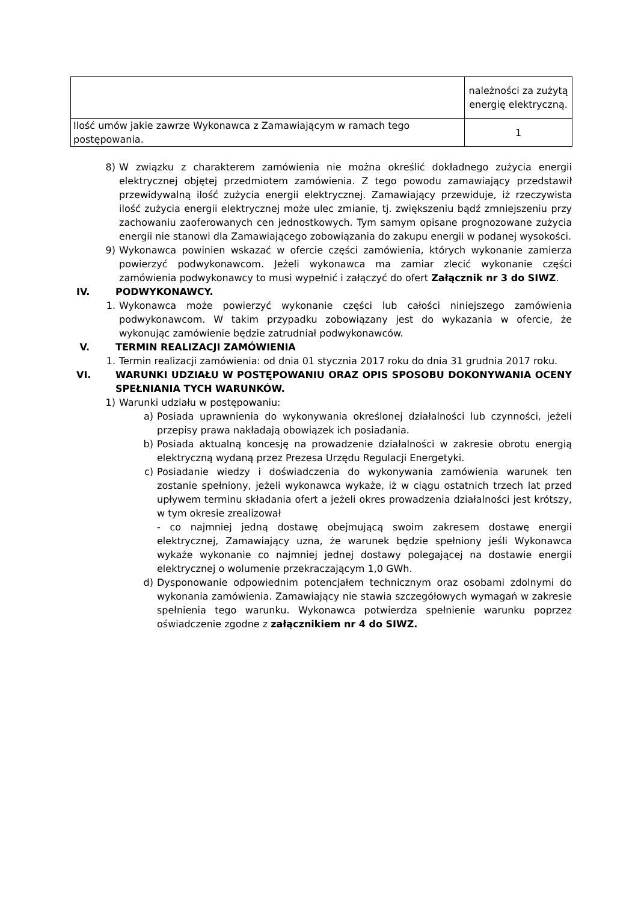| | należności za zużytą energię elektryczną. |
| Ilość umów jakie zawrze Wykonawca z Zamawiającym w ramach tego postępowania. | 1 |
8) W związku z charakterem zamówienia nie można określić dokładnego zużycia energii elektrycznej objętej przedmiotem zamówienia. Z tego powodu zamawiający przedstawił przewidywalną ilość zużycia energii elektrycznej. Zamawiający przewiduje, iż rzeczywista ilość zużycia energii elektrycznej może ulec zmianie, tj. zwiększeniu bądź zmniejszeniu przy zachowaniu zaoferowanych cen jednostkowych. Tym samym opisane prognozowane zużycia energii nie stanowi dla Zamawiającego zobowiązania do zakupu energii w podanej wysokości.
9) Wykonawca powinien wskazać w ofercie części zamówienia, których wykonanie zamierza powierzyć podwykonawcom. Jeżeli wykonawca ma zamiar zlecić wykonanie części zamówienia podwykonawcy to musi wypełnić i załączyć do ofert Załącznik nr 3 do SIWZ.
IV. PODWYKONAWCY.
1. Wykonawca może powierzyć wykonanie części lub całości niniejszego zamówienia podwykonawcom. W takim przypadku zobowiązany jest do wykazania w ofercie, że wykonując zamówienie będzie zatrudniał podwykonawców.
V. TERMIN REALIZACJI ZAMÓWIENIA
1. Termin realizacji zamówienia: od dnia 01 stycznia 2017 roku do dnia 31 grudnia 2017 roku.
VI. WARUNKI UDZIAŁU W POSTĘPOWANIU ORAZ OPIS SPOSOBU DOKONYWANIA OCENY SPEŁNIANIA TYCH WARUNKÓW.
1) Warunki udziału w postępowaniu:
a) Posiada uprawnienia do wykonywania określonej działalności lub czynności, jeżeli przepisy prawa nakładają obowiązek ich posiadania.
b) Posiada aktualną koncesję na prowadzenie działalności w zakresie obrotu energią elektryczną wydaną przez Prezesa Urzędu Regulacji Energetyki.
c) Posiadanie wiedzy i doświadczenia do wykonywania zamówienia warunek ten zostanie spełniony, jeżeli wykonawca wykaże, iż w ciągu ostatnich trzech lat przed upływem terminu składania ofert a jeżeli okres prowadzenia działalności jest krótszy, w tym okresie zrealizował
- co najmniej jedną dostawę obejmującą swoim zakresem dostawę energii elektrycznej, Zamawiający uzna, że warunek będzie spełniony jeśli Wykonawca wykaże wykonanie co najmniej jednej dostawy polegającej na dostawie energii elektrycznej o wolumenie przekraczającym 1,0 GWh.
d) Dysponowanie odpowiednim potencjałem technicznym oraz osobami zdolnymi do wykonania zamówienia. Zamawiający nie stawia szczegółowych wymagań w zakresie spełnienia tego warunku. Wykonawca potwierdza spełnienie warunku poprzez oświadczenie zgodne z załącznikiem nr 4 do SIWZ.